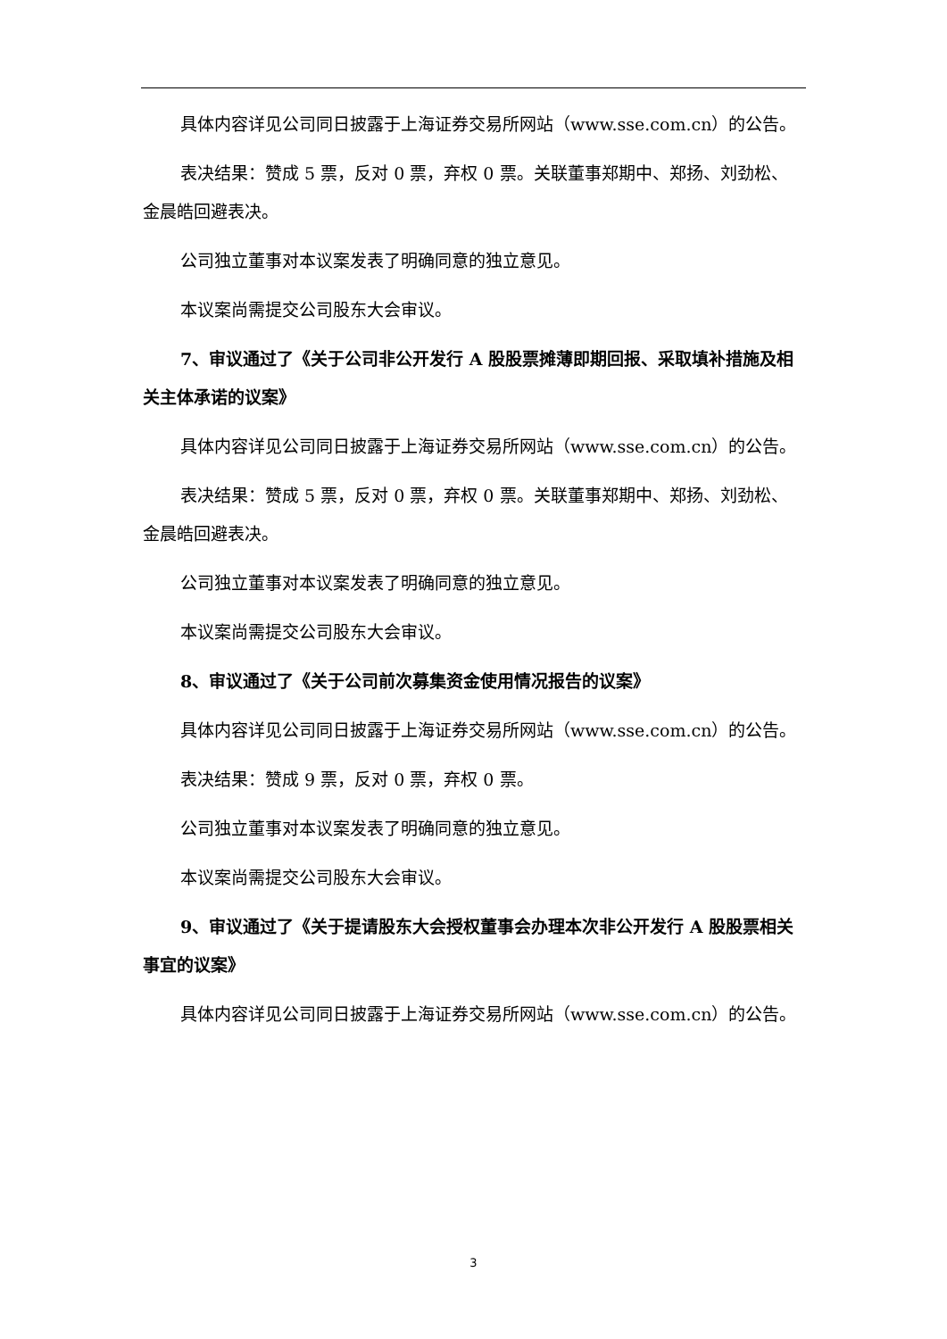具体内容详见公司同日披露于上海证券交易所网站（www.sse.com.cn）的公告。
表决结果：赞成 5 票，反对 0 票，弃权 0 票。关联董事郑期中、郑扬、刘劲松、金晨皓回避表决。
公司独立董事对本议案发表了明确同意的独立意见。
本议案尚需提交公司股东大会审议。
7、审议通过了《关于公司非公开发行 A 股股票摊薄即期回报、采取填补措施及相关主体承诺的议案》
具体内容详见公司同日披露于上海证券交易所网站（www.sse.com.cn）的公告。
表决结果：赞成 5 票，反对 0 票，弃权 0 票。关联董事郑期中、郑扬、刘劲松、金晨皓回避表决。
公司独立董事对本议案发表了明确同意的独立意见。
本议案尚需提交公司股东大会审议。
8、审议通过了《关于公司前次募集资金使用情况报告的议案》
具体内容详见公司同日披露于上海证券交易所网站（www.sse.com.cn）的公告。
表决结果：赞成 9 票，反对 0 票，弃权 0 票。
公司独立董事对本议案发表了明确同意的独立意见。
本议案尚需提交公司股东大会审议。
9、审议通过了《关于提请股东大会授权董事会办理本次非公开发行 A 股股票相关事宜的议案》
具体内容详见公司同日披露于上海证券交易所网站（www.sse.com.cn）的公告。
3